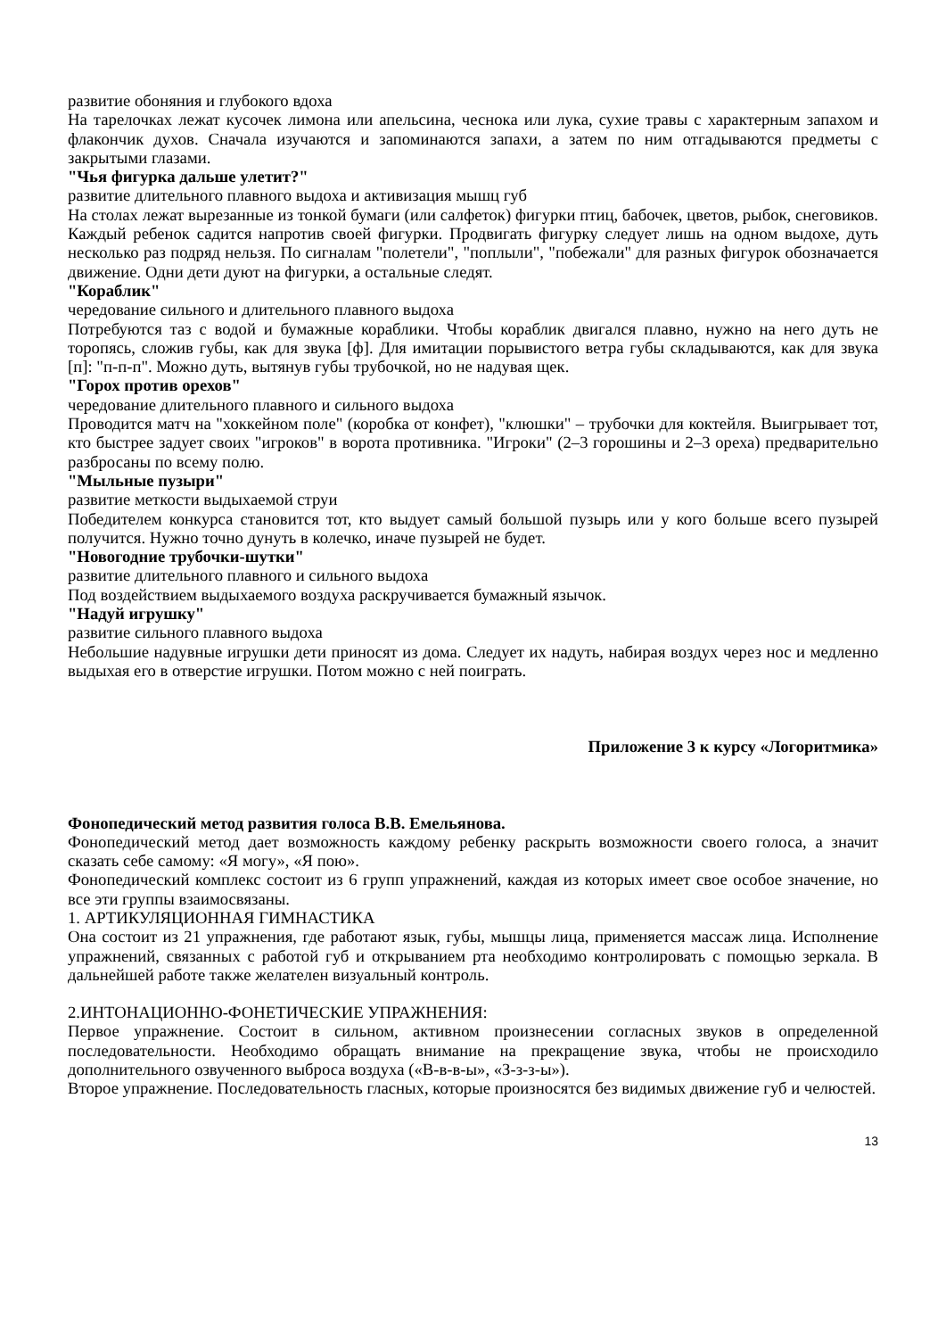развитие обоняния и глубокого вдоха
На тарелочках лежат кусочек лимона или апельсина, чеснока или лука, сухие травы с характерным запахом и флакончик духов. Сначала изучаются и запоминаются запахи, а затем по ним отгадываются предметы с закрытыми глазами.
"Чья фигурка дальше улетит?"
развитие длительного плавного выдоха и активизация мышц губ
На столах лежат вырезанные из тонкой бумаги (или салфеток) фигурки птиц, бабочек, цветов, рыбок, снеговиков. Каждый ребенок садится напротив своей фигурки. Продвигать фигурку следует лишь на одном выдохе, дуть несколько раз подряд нельзя. По сигналам "полетели", "поплыли", "побежали" для разных фигурок обозначается движение. Одни дети дуют на фигурки, а остальные следят.
"Кораблик"
чередование сильного и длительного плавного выдоха
Потребуются таз с водой и бумажные кораблики. Чтобы кораблик двигался плавно, нужно на него дуть не торопясь, сложив губы, как для звука [ф]. Для имитации порывистого ветра губы складываются, как для звука [п]: "п-п-п". Можно дуть, вытянув губы трубочкой, но не надувая щек.
"Горох против орехов"
чередование длительного плавного и сильного выдоха
Проводится матч на "хоккейном поле" (коробка от конфет), "клюшки" – трубочки для коктейля. Выигрывает тот, кто быстрее задует своих "игроков" в ворота противника. "Игроки" (2–3 горошины и 2–3 ореха) предварительно разбросаны по всему полю.
"Мыльные пузыри"
развитие меткости выдыхаемой струи
Победителем конкурса становится тот, кто выдует самый большой пузырь или у кого больше всего пузырей получится. Нужно точно дунуть в колечко, иначе пузырей не будет.
"Новогодние трубочки-шутки"
развитие длительного плавного и сильного выдоха
Под воздействием выдыхаемого воздуха раскручивается бумажный язычок.
"Надуй игрушку"
развитие сильного плавного выдоха
Небольшие надувные игрушки дети приносят из дома. Следует их надуть, набирая воздух через нос и медленно выдыхая его в отверстие игрушки. Потом можно с ней поиграть.
Приложение 3 к курсу «Логоритмика»
Фонопедический метод развития голоса В.В. Емельянова.
Фонопедический метод дает возможность каждому ребенку раскрыть возможности своего голоса, а значит сказать себе самому: «Я могу», «Я пою».
Фонопедический комплекс состоит из 6 групп упражнений, каждая из которых имеет свое особое значение, но все эти группы взаимосвязаны.
1. АРТИКУЛЯЦИОННАЯ ГИМНАСТИКА
Она состоит из 21 упражнения, где работают язык, губы, мышцы лица, применяется массаж лица. Исполнение упражнений, связанных с работой губ и открыванием рта необходимо контролировать с помощью зеркала. В дальнейшей работе также желателен визуальный контроль.
2.ИНТОНАЦИОННО-ФОНЕТИЧЕСКИЕ УПРАЖНЕНИЯ:
Первое упражнение. Состоит в сильном, активном произнесении согласных звуков в определенной последовательности. Необходимо обращать внимание на прекращение звука, чтобы не происходило дополнительного озвученного выброса воздуха («В-в-в-ы», «З-з-з-ы»).
Второе упражнение. Последовательность гласных, которые произносятся без видимых движение губ и челюстей.
13